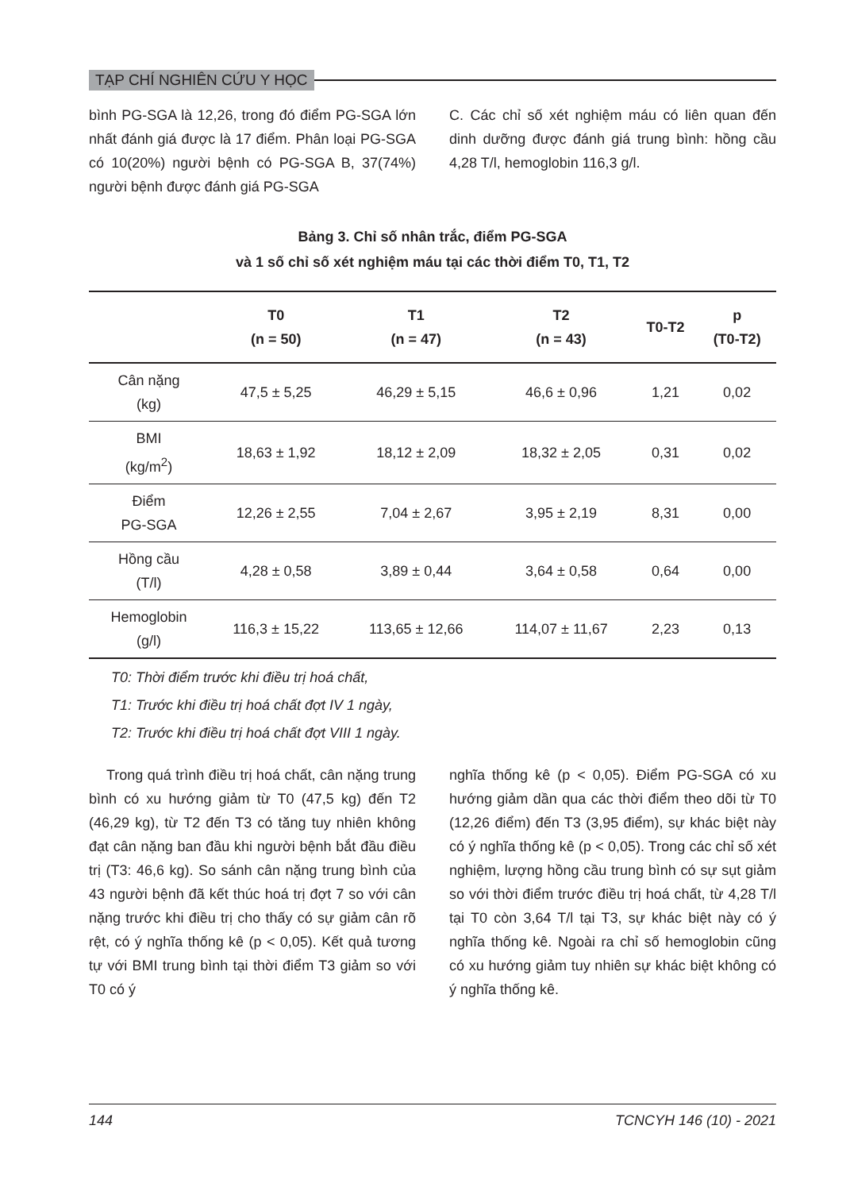TẠP CHÍ NGHIÊN CỨU Y HỌC
bình PG-SGA là 12,26, trong đó điểm PG-SGA lớn nhất đánh giá được là 17 điểm. Phân loại PG-SGA có 10(20%) người bệnh có PG-SGA B, 37(74%) người bệnh được đánh giá PG-SGA
C. Các chỉ số xét nghiệm máu có liên quan đến dinh dưỡng được đánh giá trung bình: hồng cầu 4,28 T/l, hemoglobin 116,3 g/l.
Bảng 3. Chỉ số nhân trắc, điểm PG-SGA
và 1 số chỉ số xét nghiệm máu tại các thời điểm T0, T1, T2
| | T0 (n = 50) | T1 (n = 47) | T2 (n = 43) | T0-T2 | p (T0-T2) |
| --- | --- | --- | --- | --- | --- |
| Cân nặng (kg) | 47,5 ± 5,25 | 46,29 ± 5,15 | 46,6 ± 0,96 | 1,21 | 0,02 |
| BMI (kg/m<sup>2</sup>) | 18,63 ± 1,92 | 18,12 ± 2,09 | 18,32 ± 2,05 | 0,31 | 0,02 |
| Điểm PG-SGA | 12,26 ± 2,55 | 7,04 ± 2,67 | 3,95 ± 2,19 | 8,31 | 0,00 |
| Hồng cầu (T/l) | 4,28 ± 0,58 | 3,89 ± 0,44 | 3,64 ± 0,58 | 0,64 | 0,00 |
| Hemoglobin (g/l) | 116,3 ± 15,22 | 113,65 ± 12,66 | 114,07 ± 11,67 | 2,23 | 0,13 |
T0: Thời điểm trước khi điều trị hoá chất,
T1: Trước khi điều trị hoá chất đợt IV 1 ngày,
T2: Trước khi điều trị hoá chất đợt VIII 1 ngày.
Trong quá trình điều trị hoá chất, cân nặng trung bình có xu hướng giảm từ T0 (47,5 kg) đến T2 (46,29 kg), từ T2 đến T3 có tăng tuy nhiên không đạt cân nặng ban đầu khi người bệnh bắt đầu điều trị (T3: 46,6 kg). So sánh cân nặng trung bình của 43 người bệnh đã kết thúc hoá trị đợt 7 so với cân nặng trước khi điều trị cho thấy có sự giảm cân rõ rệt, có ý nghĩa thống kê (p < 0,05). Kết quả tương tự với BMI trung bình tại thời điểm T3 giảm so với T0 có ý
nghĩa thống kê (p < 0,05). Điểm PG-SGA có xu hướng giảm dần qua các thời điểm theo dõi từ T0 (12,26 điểm) đến T3 (3,95 điểm), sự khác biệt này có ý nghĩa thống kê (p < 0,05). Trong các chỉ số xét nghiệm, lượng hồng cầu trung bình có sự sụt giảm so với thời điểm trước điều trị hoá chất, từ 4,28 T/l tại T0 còn 3,64 T/l tại T3, sự khác biệt này có ý nghĩa thống kê. Ngoài ra chỉ số hemoglobin cũng có xu hướng giảm tuy nhiên sự khác biệt không có ý nghĩa thống kê.
144 TCNCYH 146 (10) - 2021